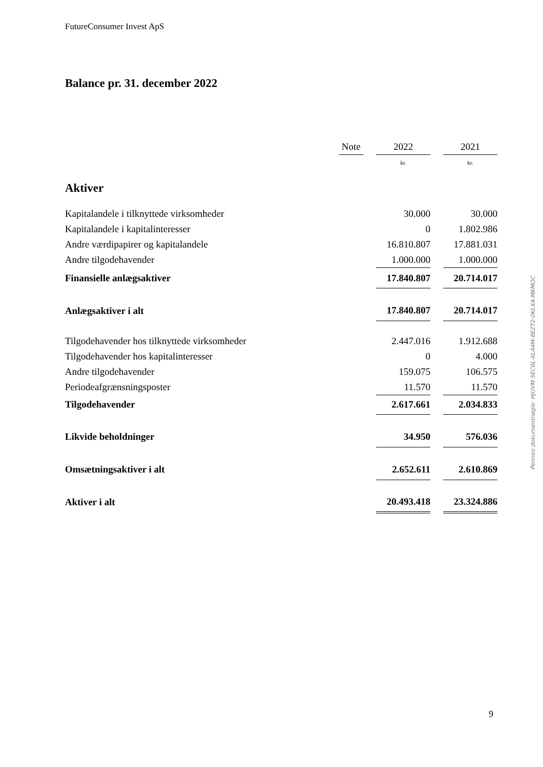FutureConsumer Invest ApS
Balance pr. 31. december 2022
| | Note | | 2022 | | 2021 |
| | | | kr. | | kr. |
| Aktiver | | | | | |
| Kapitalandele i tilknyttede virksomheder | | | 30.000 | | 30.000 |
| Kapitalandele i kapitalinteresser | | | 0 | | 1.802.986 |
| Andre værdipapirer og kapitalandele | | | 16.810.807 | | 17.881.031 |
| Andre tilgodehavender | | | 1.000.000 | | 1.000.000 |
| Finansielle anlægsaktiver | | | 17.840.807 | | 20.714.017 |
| Anlægsaktiver i alt | | | 17.840.807 | | 20.714.017 |
| Tilgodehavender hos tilknyttede virksomheder | | | 2.447.016 | | 1.912.688 |
| Tilgodehavender hos kapitalinteresser | | | 0 | | 4.000 |
| Andre tilgodehavender | | | 159.075 | | 106.575 |
| Periodeafgrænsningsposter | | | 11.570 | | 11.570 |
| Tilgodehavender | | | 2.617.661 | | 2.034.833 |
| Likvide beholdninger | | | 34.950 | | 576.036 |
| Omsætningsaktiver i alt | | | 2.652.611 | | 2.610.869 |
| Aktiver i alt | | | 20.493.418 | | 23.324.886 |
Penneo dokumentnøgle: HJUVM-5EC6L-XLA4M-8EZT2-0KLXA-MKMOC
9